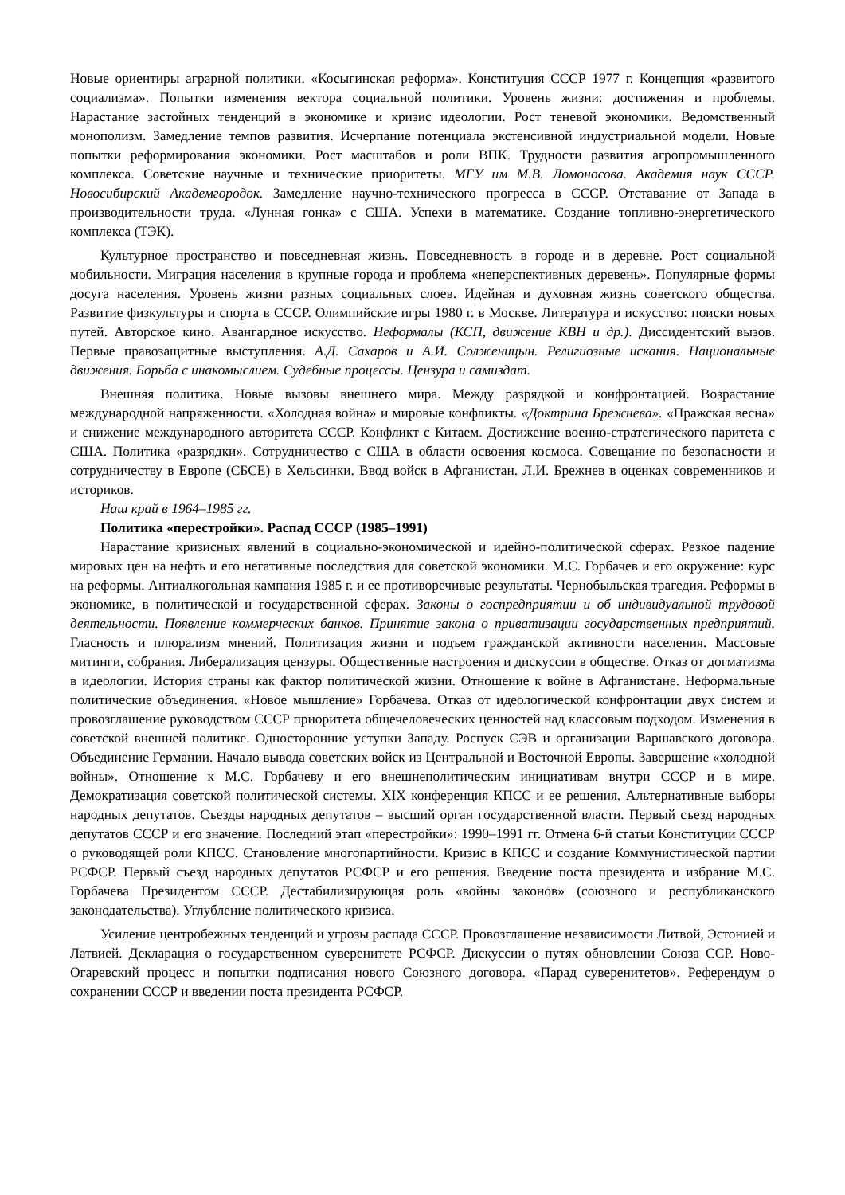Новые ориентиры аграрной политики. «Косыгинская реформа». Конституция СССР 1977 г. Концепция «развитого социализма». Попытки изменения вектора социальной политики. Уровень жизни: достижения и проблемы. Нарастание застойных тенденций в экономике и кризис идеологии. Рост теневой экономики. Ведомственный монополизм. Замедление темпов развития. Исчерпание потенциала экстенсивной индустриальной модели. Новые попытки реформирования экономики. Рост масштабов и роли ВПК. Трудности развития агропромышленного комплекса. Советские научные и технические приоритеты. МГУ им М.В. Ломоносова. Академия наук СССР. Новосибирский Академгородок. Замедление научно-технического прогресса в СССР. Отставание от Запада в производительности труда. «Лунная гонка» с США. Успехи в математике. Создание топливно-энергетического комплекса (ТЭК).
Культурное пространство и повседневная жизнь. Повседневность в городе и в деревне. Рост социальной мобильности. Миграция населения в крупные города и проблема «неперспективных деревень». Популярные формы досуга населения. Уровень жизни разных социальных слоев. Идейная и духовная жизнь советского общества. Развитие физкультуры и спорта в СССР. Олимпийские игры 1980 г. в Москве. Литература и искусство: поиски новых путей. Авторское кино. Авангардное искусство. Неформалы (КСП, движение КВН и др.). Диссидентский вызов. Первые правозащитные выступления. А.Д. Сахаров и А.И. Солженицын. Религиозные искания. Национальные движения. Борьба с инакомыслием. Судебные процессы. Цензура и самиздат.
Внешняя политика. Новые вызовы внешнего мира. Между разрядкой и конфронтацией. Возрастание международной напряженности. «Холодная война» и мировые конфликты. «Доктрина Брежнева». «Пражская весна» и снижение международного авторитета СССР. Конфликт с Китаем. Достижение военно-стратегического паритета с США. Политика «разрядки». Сотрудничество с США в области освоения космоса. Совещание по безопасности и сотрудничеству в Европе (СБСЕ) в Хельсинки. Ввод войск в Афганистан. Л.И. Брежнев в оценках современников и историков.
Наш край в 1964–1985 гг.
Политика «перестройки». Распад СССР (1985–1991)
Нарастание кризисных явлений в социально-экономической и идейно-политической сферах. Резкое падение мировых цен на нефть и его негативные последствия для советской экономики. М.С. Горбачев и его окружение: курс на реформы. Антиалкогольная кампания 1985 г. и ее противоречивые результаты. Чернобыльская трагедия. Реформы в экономике, в политической и государственной сферах. Законы о госпредприятии и об индивидуальной трудовой деятельности. Появление коммерческих банков. Принятие закона о приватизации государственных предприятий. Гласность и плюрализм мнений. Политизация жизни и подъем гражданской активности населения. Массовые митинги, собрания. Либерализация цензуры. Общественные настроения и дискуссии в обществе. Отказ от догматизма в идеологии. История страны как фактор политической жизни. Отношение к войне в Афганистане. Неформальные политические объединения. «Новое мышление» Горбачева. Отказ от идеологической конфронтации двух систем и провозглашение руководством СССР приоритета общечеловеческих ценностей над классовым подходом. Изменения в советской внешней политике. Односторонние уступки Западу. Роспуск СЭВ и организации Варшавского договора. Объединение Германии. Начало вывода советских войск из Центральной и Восточной Европы. Завершение «холодной войны». Отношение к М.С. Горбачеву и его внешнеполитическим инициативам внутри СССР и в мире. Демократизация советской политической системы. XIX конференция КПСС и ее решения. Альтернативные выборы народных депутатов. Съезды народных депутатов – высший орган государственной власти. Первый съезд народных депутатов СССР и его значение. Последний этап «перестройки»: 1990–1991 гг. Отмена 6-й статьи Конституции СССР о руководящей роли КПСС. Становление многопартийности. Кризис в КПСС и создание Коммунистической партии РСФСР. Первый съезд народных депутатов РСФСР и его решения. Введение поста президента и избрание М.С. Горбачева Президентом СССР. Дестабилизирующая роль «войны законов» (союзного и республиканского законодательства). Углубление политического кризиса.
Усиление центробежных тенденций и угрозы распада СССР. Провозглашение независимости Литвой, Эстонией и Латвией. Декларация о государственном суверенитете РСФСР. Дискуссии о путях обновлении Союза ССР. Ново-Огаревский процесс и попытки подписания нового Союзного договора. «Парад суверенитетов». Референдум о сохранении СССР и введении поста президента РСФСР.